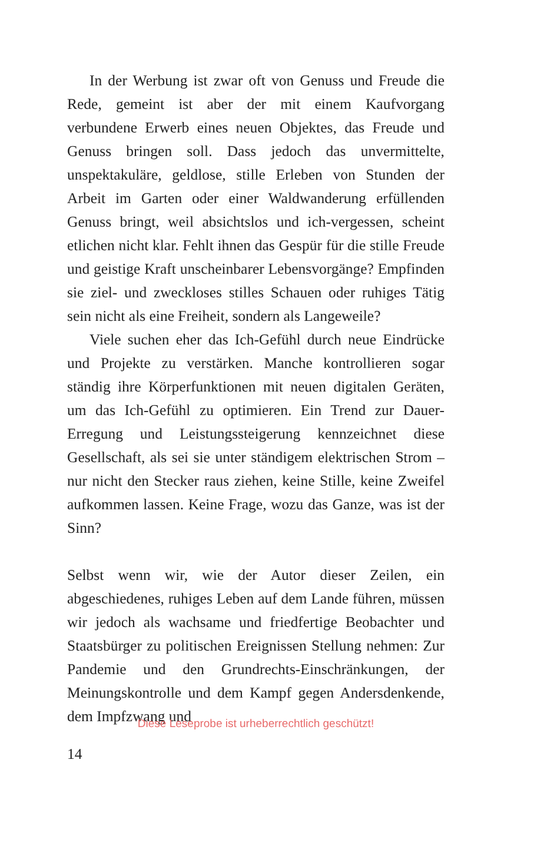In der Werbung ist zwar oft von Genuss und Freude die Rede, gemeint ist aber der mit einem Kaufvorgang verbundene Erwerb eines neuen Objektes, das Freude und Genuss bringen soll. Dass jedoch das unvermittelte, unspektakuläre, geldlose, stille Erleben von Stunden der Arbeit im Garten oder einer Waldwanderung erfüllenden Genuss bringt, weil absichtslos und ich-vergessen, scheint etlichen nicht klar. Fehlt ihnen das Gespür für die stille Freude und geistige Kraft unscheinbarer Lebensvorgänge? Empfinden sie ziel- und zweckloses stilles Schauen oder ruhiges Tätig sein nicht als eine Freiheit, sondern als Langeweile?
Viele suchen eher das Ich-Gefühl durch neue Eindrücke und Projekte zu verstärken. Manche kontrollieren sogar ständig ihre Körperfunktionen mit neuen digitalen Geräten, um das Ich-Gefühl zu optimieren. Ein Trend zur Dauer-Erregung und Leistungssteigerung kennzeichnet diese Gesellschaft, als sei sie unter ständigem elektrischen Strom – nur nicht den Stecker raus ziehen, keine Stille, keine Zweifel aufkommen lassen. Keine Frage, wozu das Ganze, was ist der Sinn?
Selbst wenn wir, wie der Autor dieser Zeilen, ein abgeschiedenes, ruhiges Leben auf dem Lande führen, müssen wir jedoch als wachsame und friedfertige Beobachter und Staatsbürger zu politischen Ereignissen Stellung nehmen: Zur Pandemie und den Grundrechts-Einschränkungen, der Meinungskontrolle und dem Kampf gegen Andersdenkende, dem Impfzwang und
Diese Leseprobe ist urheberrechtlich geschützt!
14